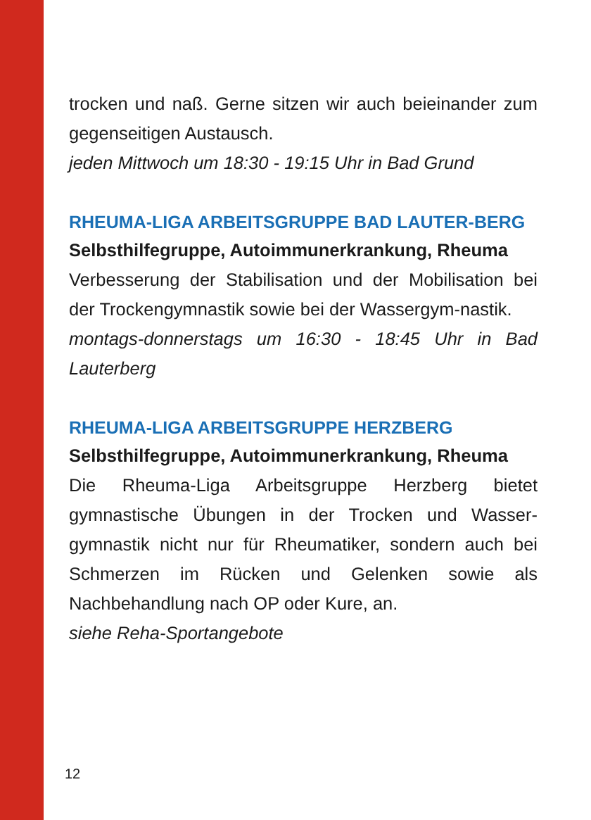trocken und naß. Gerne sitzen wir auch beieinander zum gegenseitigen Austausch.
jeden Mittwoch um 18:30 - 19:15 Uhr in Bad Grund
RHEUMA-LIGA ARBEITSGRUPPE BAD LAUTER-BERG
Selbsthilfegruppe, Autoimmunerkrankung, Rheuma
Verbesserung der Stabilisation und der Mobilisation bei der Trockengymnastik sowie bei der Wassergym-nastik.
montags-donnerstags um 16:30 - 18:45 Uhr in Bad Lauterberg
RHEUMA-LIGA ARBEITSGRUPPE HERZBERG
Selbsthilfegruppe, Autoimmunerkrankung, Rheuma
Die Rheuma-Liga Arbeitsgruppe Herzberg bietet gymnastische Übungen in der Trocken und Wasser-gymnastik nicht nur für Rheumatiker, sondern auch bei Schmerzen im Rücken und Gelenken sowie als Nachbehandlung nach OP oder Kure, an.
siehe Reha-Sportangebote
12